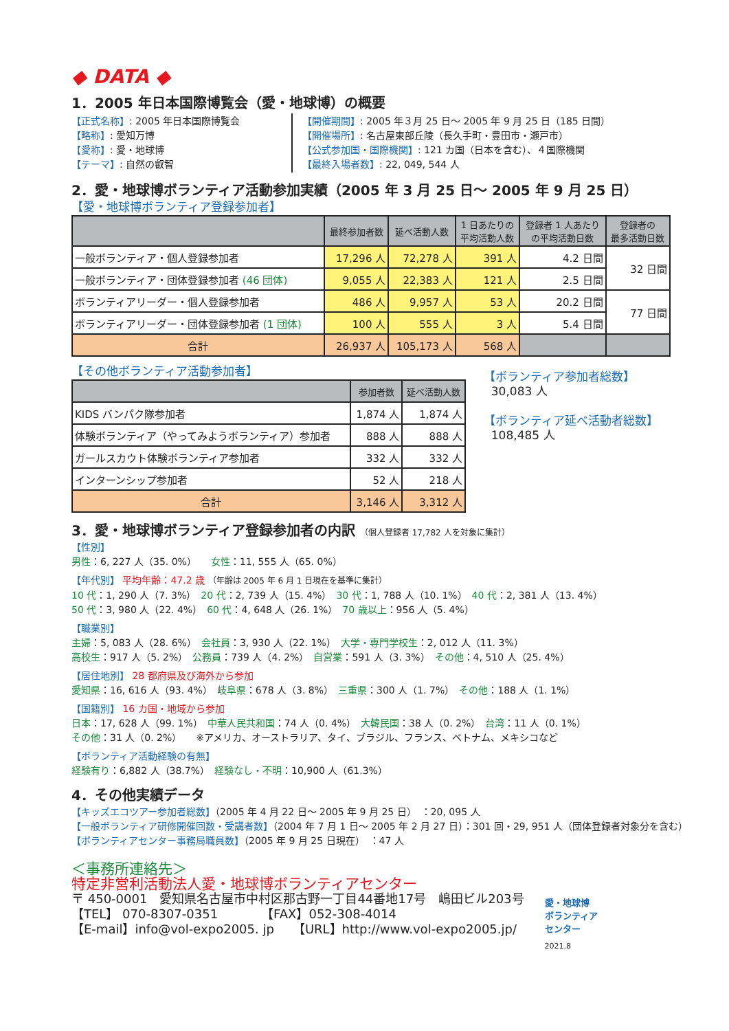◆ DATA ◆
1．2005 年日本国際博覧会（愛・地球博）の概要
【正式名称】: 2005 年日本国際博覧会
【略称】: 愛知万博
【愛称】: 愛・地球博
【テーマ】: 自然の叡智
【開催期間】: 2005 年３月 25 日～ 2005 年 9 月 25 日（185 日間）
【開催場所】: 名古屋東部丘陵（長久手町・豊田市・瀬戸市）
【公式参加国・国際機関】: 121 カ国（日本を含む）、４国際機関
【最終入場者数】: 22, 049, 544 人
2．愛・地球博ボランティア活動参加実績（2005 年 3 月 25 日～ 2005 年 9 月 25 日）
【愛・地球博ボランティア登録参加者】
| | 最終参加者数 | 延べ活動人数 | 1 日あたりの 平均活動人数 | 登録者 1 人あたり の平均活動日数 | 登録者の 最多活動日数 |
| --- | --- | --- | --- | --- | --- |
| 一般ボランティア・個人登録参加者 | 17,296 人 | 72,278 人 | 391 人 | 4.2 日間 | 32 日間 |
| 一般ボランティア・団体登録参加者 (46 団体) | 9,055 人 | 22,383 人 | 121 人 | 2.5 日間 | |
| ボランティアリーダー・個人登録参加者 | 486 人 | 9,957 人 | 53 人 | 20.2 日間 | 77 日間 |
| ボランティアリーダー・団体登録参加者 (1 団体) | 100 人 | 555 人 | 3 人 | 5.4 日間 | |
| 合計 | 26,937 人 | 105,173 人 | 568 人 | | |
【その他ボランティア活動参加者】
| | 参加者数 | 延べ活動人数 |
| --- | --- | --- |
| KIDS バンパク隊参加者 | 1,874 人 | 1,874 人 |
| 体験ボランティア（やってみようボランティア）参加者 | 888 人 | 888 人 |
| ガールスカウト体験ボランティア参加者 | 332 人 | 332 人 |
| インターンシップ参加者 | 52 人 | 218 人 |
| 合計 | 3,146 人 | 3,312 人 |
【ボランティア参加者総数】
30,083 人
【ボランティア延べ活動者総数】
108,485 人
3．愛・地球博ボランティア登録参加者の内訳 （個人登録者 17,782 人を対象に集計）
【性別】
男性：6, 227 人（35. 0%）　　女性：11, 555 人（65. 0%）
【年代別】 平均年齢：47.2 歳 （年齢は 2005 年 6 月 1 日現在を基準に集計）
10 代：1, 290 人（7. 3%）　20 代：2, 739 人（15. 4%）　30 代：1, 788 人（10. 1%）　40 代：2, 381 人（13. 4%）
50 代：3, 980 人（22. 4%）　60 代：4, 648 人（26. 1%）　70 歳以上：956 人（5. 4%）
【職業別】
主婦：5, 083 人（28. 6%）　会社員：3, 930 人（22. 1%）　大学・専門学校生：2, 012 人（11. 3%）
高校生：917 人（5. 2%）　公務員：739 人（4. 2%）　自営業：591 人（3. 3%）　その他：4, 510 人（25. 4%）
【居住地別】 28 都府県及び海外から参加
愛知県：16, 616 人（93. 4%）　岐阜県：678 人（3. 8%）　三重県：300 人（1. 7%）　その他：188 人（1. 1%）
【国籍別】 16 カ国・地域から参加
日本：17, 628 人（99. 1%）　中華人民共和国：74 人（0. 4%）　大韓民国：38 人（0. 2%）　台湾：11 人（0. 1%）
その他：31 人（0. 2%）　　※アメリカ、オーストラリア、タイ、ブラジル、フランス、ベトナム、メキシコなど
【ボランティア活動経験の有無】
経験有り：6,882 人（38.7%）　経験なし・不明：10,900 人（61.3%）
4．その他実績データ
【キッズエコツアー参加者総数】（2005 年 4 月 22 日～ 2005 年 9 月 25 日）　：20, 095 人
【一般ボランティア研修開催回数・受講者数】（2004 年 7 月 1 日～ 2005 年 2 月 27 日）：301 回・29, 951 人（団体登録者対象分を含む）
【ボランティアセンター事務局職員数】（2005 年 9 月 25 日現在）　：47 人
＜事務所連絡先＞
特定非営利活動法人愛・地球博ボランティアセンター
〒 450-0001　愛知県名古屋市中村区那古野一丁目44番地17号　嶋田ビル203号
【TEL】 070-8307-0351　　　　【FAX】052-308-4014
【E-mail】info@vol-expo2005. jp　　【URL】http://www.vol-expo2005.jp/
愛・地球博
ボランティア
センター
2021.8